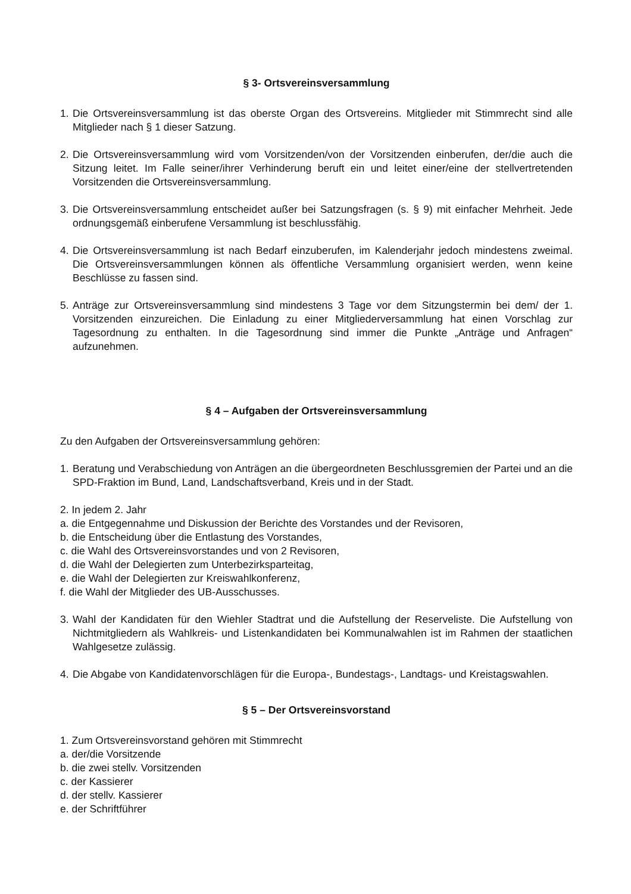§ 3- Ortsvereinsversammlung
1. Die Ortsvereinsversammlung ist das oberste Organ des Ortsvereins. Mitglieder mit Stimmrecht sind alle Mitglieder nach § 1 dieser Satzung.
2. Die Ortsvereinsversammlung wird vom Vorsitzenden/von der Vorsitzenden einberufen, der/die auch die Sitzung leitet. Im Falle seiner/ihrer Verhinderung beruft ein und leitet einer/eine der stellvertretenden Vorsitzenden die Ortsvereinsversammlung.
3. Die Ortsvereinsversammlung entscheidet außer bei Satzungsfragen (s. § 9) mit einfacher Mehrheit. Jede ordnungsgemäß einberufene Versammlung ist beschlussfähig.
4. Die Ortsvereinsversammlung ist nach Bedarf einzuberufen, im Kalenderjahr jedoch mindestens zweimal. Die Ortsvereinsversammlungen können als öffentliche Versammlung organisiert werden, wenn keine Beschlüsse zu fassen sind.
5. Anträge zur Ortsvereinsversammlung sind mindestens 3 Tage vor dem Sitzungstermin bei dem/ der 1. Vorsitzenden einzureichen. Die Einladung zu einer Mitgliederversammlung hat einen Vorschlag zur Tagesordnung zu enthalten. In die Tagesordnung sind immer die Punkte „Anträge und Anfragen“ aufzunehmen.
§ 4 – Aufgaben der Ortsvereinsversammlung
Zu den Aufgaben der Ortsvereinsversammlung gehören:
1. Beratung und Verabschiedung von Anträgen an die übergeordneten Beschlussgremien der Partei und an die SPD-Fraktion im Bund, Land, Landschaftsverband, Kreis und in der Stadt.
2. In jedem 2. Jahr
a. die Entgegennahme und Diskussion der Berichte des Vorstandes und der Revisoren,
b. die Entscheidung über die Entlastung des Vorstandes,
c. die Wahl des Ortsvereinsvorstandes und von 2 Revisoren,
d. die Wahl der Delegierten zum Unterbezirksparteitag,
e. die Wahl der Delegierten zur Kreiswahlkonferenz,
f. die Wahl der Mitglieder des UB-Ausschusses.
3. Wahl der Kandidaten für den Wiehler Stadtrat und die Aufstellung der Reserveliste. Die Aufstellung von Nichtmitgliedern als Wahlkreis- und Listenkandidaten bei Kommunalwahlen ist im Rahmen der staatlichen Wahlgesetze zulässig.
4. Die Abgabe von Kandidatenvorschlägen für die Europa-, Bundestags-, Landtags- und Kreistagswahlen.
§ 5 – Der Ortsvereinsvorstand
1. Zum Ortsvereinsvorstand gehören mit Stimmrecht
a. der/die Vorsitzende
b. die zwei stellv. Vorsitzenden
c. der Kassierer
d. der stellv. Kassierer
e. der Schriftführer